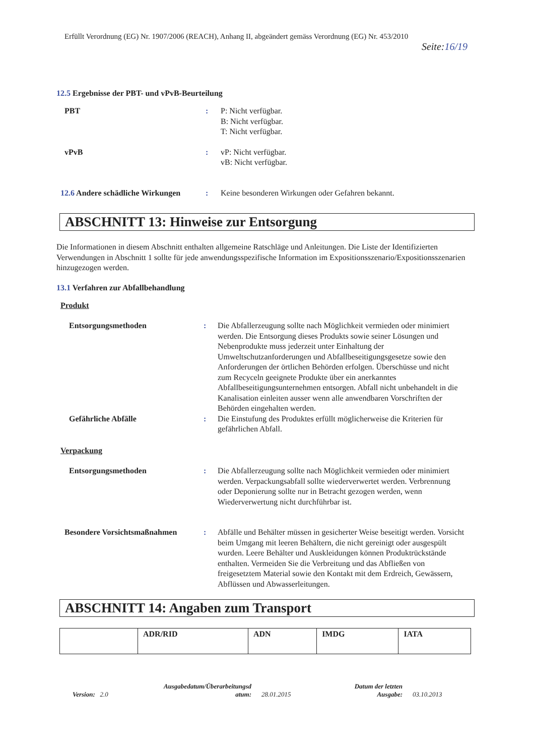Erfüllt Verordnung (EG) Nr. 1907/2006 (REACH), Anhang II, abgeändert gemäss Verordnung (EG) Nr. 453/2010
Seite:16/19
12.5 Ergebnisse der PBT- und vPvB-Beurteilung
PBT : P: Nicht verfügbar.
B: Nicht verfügbar.
T: Nicht verfügbar.
vPvB : vP: Nicht verfügbar.
vB: Nicht verfügbar.
12.6 Andere schädliche Wirkungen
: Keine besonderen Wirkungen oder Gefahren bekannt.
ABSCHNITT 13: Hinweise zur Entsorgung
Die Informationen in diesem Abschnitt enthalten allgemeine Ratschläge und Anleitungen. Die Liste der Identifizierten Verwendungen in Abschnitt 1 sollte für jede anwendungsspezifische Information im Expositionsszenario/Expositionsszenarien hinzugezogen werden.
13.1 Verfahren zur Abfallbehandlung
Produkt
Entsorgungsmethoden : Die Abfallerzeugung sollte nach Möglichkeit vermieden oder minimiert werden. Die Entsorgung dieses Produkts sowie seiner Lösungen und Nebenprodukte muss jederzeit unter Einhaltung der Umweltschutzanforderungen und Abfallbeseitigungsgesetze sowie den Anforderungen der örtlichen Behörden erfolgen. Überschüsse und nicht zum Recyceln geeignete Produkte über ein anerkanntes Abfallbeseitigungsunternehmen entsorgen. Abfall nicht unbehandelt in die Kanalisation einleiten ausser wenn alle anwendbaren Vorschriften der Behörden eingehalten werden.
Gefährliche Abfälle : Die Einstufung des Produktes erfüllt möglicherweise die Kriterien für gefährlichen Abfall.
Verpackung
Entsorgungsmethoden : Die Abfallerzeugung sollte nach Möglichkeit vermieden oder minimiert werden. Verpackungsabfall sollte wiederverwertet werden. Verbrennung oder Deponierung sollte nur in Betracht gezogen werden, wenn Wiederverwertung nicht durchführbar ist.
Besondere Vorsichtsmaßnahmen : Abfälle und Behälter müssen in gesicherter Weise beseitigt werden. Vorsicht beim Umgang mit leeren Behältern, die nicht gereinigt oder ausgespült wurden. Leere Behälter und Auskleidungen können Produktrückstände enthalten. Vermeiden Sie die Verbreitung und das Abfließen von freigesetztem Material sowie den Kontakt mit dem Erdreich, Gewässern, Abflüssen und Abwasserleitungen.
ABSCHNITT 14: Angaben zum Transport
| | ADR/RID | ADN | IMDG | IATA |
| --- | --- | --- | --- | --- |
Version: 2.0
Ausgabedatum/Überarbeitungsd
atum:
28.01.2015
Datum der letzten
Ausgabe:
03.10.2013